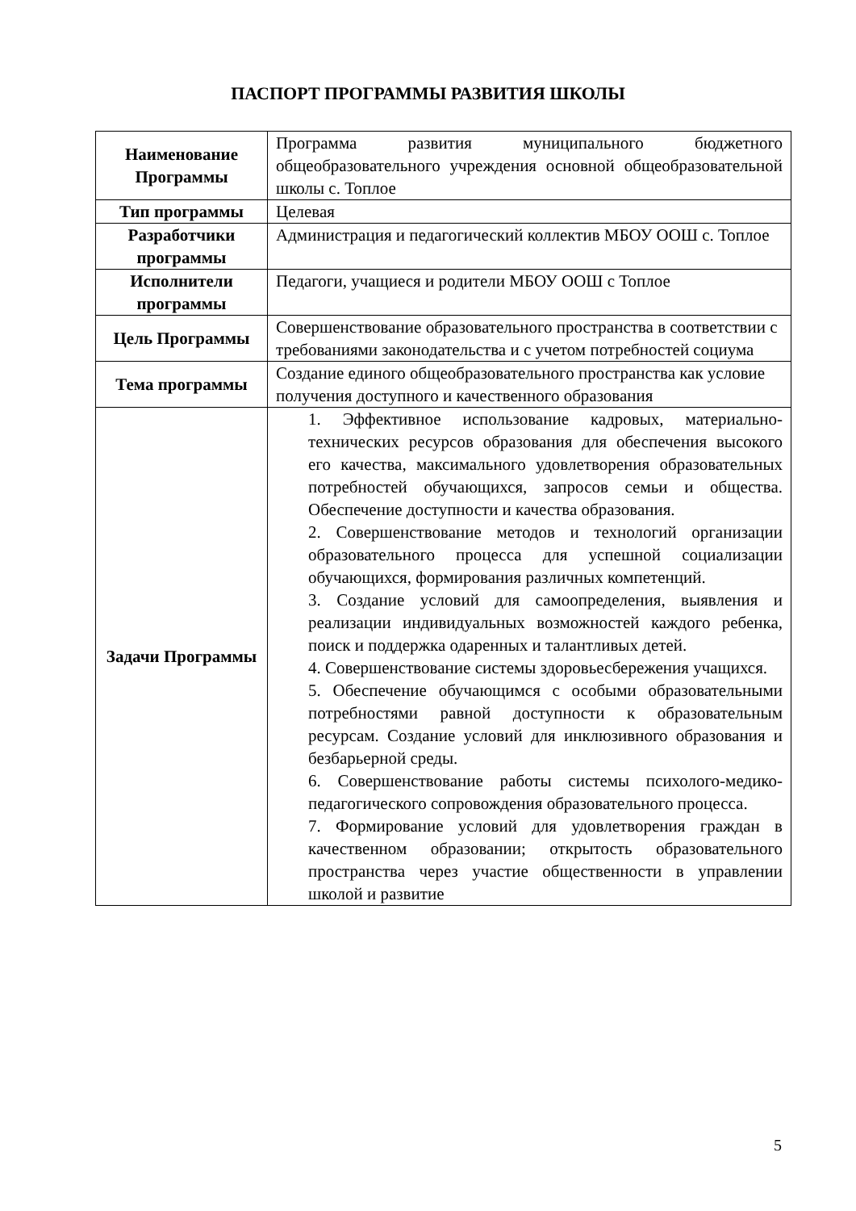ПАСПОРТ ПРОГРАММЫ РАЗВИТИЯ ШКОЛЫ
| Наименование Программы | Программа развития муниципального бюджетного общеобразовательного учреждения основной общеобразовательной школы с. Топлое |
| Тип программы | Целевая |
| Разработчики программы | Администрация и педагогический коллектив МБОУ ООШ с. Топлое |
| Исполнители программы | Педагоги, учащиеся и родители МБОУ ООШ с Топлое |
| Цель Программы | Совершенствование образовательного пространства в соответствии с требованиями законодательства и с учетом потребностей социума |
| Тема программы | Создание единого общеобразовательного пространства как условие получения доступного и качественного образования |
| Задачи Программы | 1. Эффективное использование кадровых, материально-технических ресурсов образования для обеспечения высокого его качества, максимального удовлетворения образовательных потребностей обучающихся, запросов семьи и общества. Обеспечение доступности и качества образования. 2. Совершенствование методов и технологий организации образовательного процесса для успешной социализации обучающихся, формирования различных компетенций. 3. Создание условий для самоопределения, выявления и реализации индивидуальных возможностей каждого ребенка, поиск и поддержка одаренных и талантливых детей. 4. Совершенствование системы здоровьесбережения учащихся. 5. Обеспечение обучающимся с особыми образовательными потребностями равной доступности к образовательным ресурсам. Создание условий для инклюзивного образования и безбарьерной среды. 6. Совершенствование работы системы психолого-медико-педагогического сопровождения образовательного процесса. 7. Формирование условий для удовлетворения граждан в качественном образовании; открытость образовательного пространства через участие общественности в управлении школой и развитие |
5